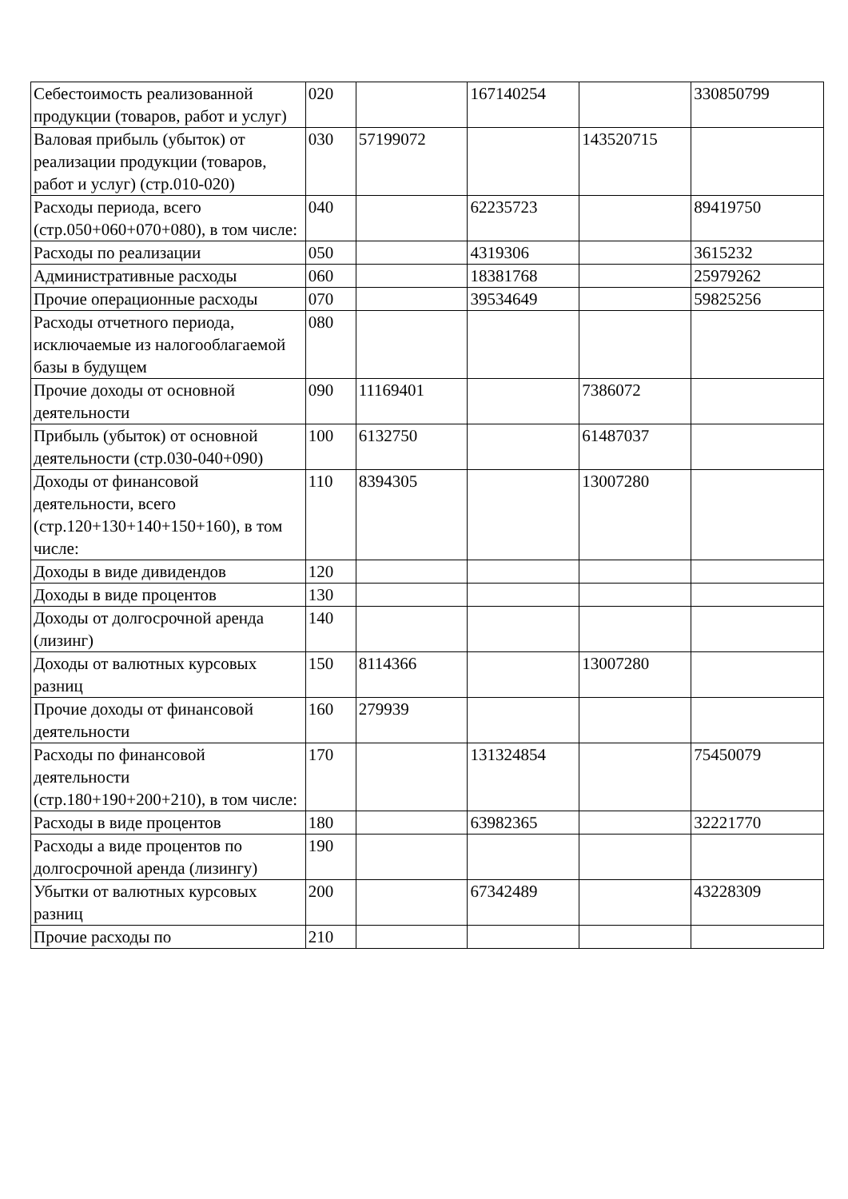| Себестоимость реализованной продукции (товаров, работ и услуг) | 020 | | 167140254 | | 330850799 |
| Валовая прибыль (убыток) от реализации продукции (товаров, работ и услуг) (стр.010-020) | 030 | 57199072 | | 143520715 | |
| Расходы периода, всего (стр.050+060+070+080), в том числе: | 040 | | 62235723 | | 89419750 |
| Расходы по реализации | 050 | | 4319306 | | 3615232 |
| Административные расходы | 060 | | 18381768 | | 25979262 |
| Прочие операционные расходы | 070 | | 39534649 | | 59825256 |
| Расходы отчетного периода, исключаемые из налогооблагаемой базы в будущем | 080 | | | | |
| Прочие доходы от основной деятельности | 090 | 11169401 | | 7386072 | |
| Прибыль (убыток) от основной деятельности (стр.030-040+090) | 100 | 6132750 | | 61487037 | |
| Доходы от финансовой деятельности, всего (стр.120+130+140+150+160), в том числе: | 110 | 8394305 | | 13007280 | |
| Доходы в виде дивидендов | 120 | | | | |
| Доходы в виде процентов | 130 | | | | |
| Доходы от долгосрочной аренда (лизинг) | 140 | | | | |
| Доходы от валютных курсовых разниц | 150 | 8114366 | | 13007280 | |
| Прочие доходы от финансовой деятельности | 160 | 279939 | | | |
| Расходы по финансовой деятельности (стр.180+190+200+210), в том числе: | 170 | | 131324854 | | 75450079 |
| Расходы в виде процентов | 180 | | 63982365 | | 32221770 |
| Расходы а виде процентов по долгосрочной аренда (лизингу) | 190 | | | | |
| Убытки от валютных курсовых разниц | 200 | | 67342489 | | 43228309 |
| Прочие расходы по | 210 | | | | |